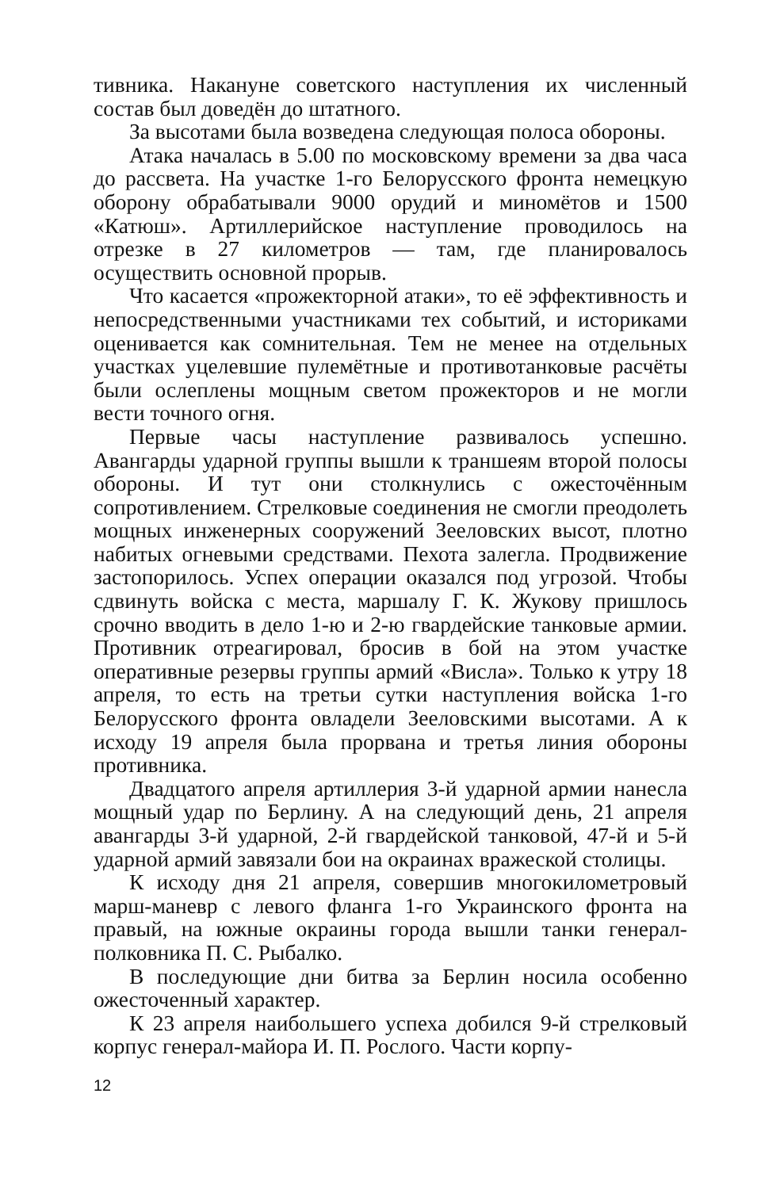тивника. Накануне советского наступления их численный состав был доведён до штатного.
За высотами была возведена следующая полоса обороны.
Атака началась в 5.00 по московскому времени за два часа до рассвета. На участке 1-го Белорусского фронта немецкую оборону обрабатывали 9000 орудий и миномётов и 1500 «Катюш». Артиллерийское наступление проводилось на отрезке в 27 километров — там, где планировалось осуществить основной прорыв.
Что касается «прожекторной атаки», то её эффективность и непосредственными участниками тех событий, и историками оценивается как сомнительная. Тем не менее на отдельных участках уцелевшие пулемётные и противотанковые расчёты были ослеплены мощным светом прожекторов и не могли вести точного огня.
Первые часы наступление развивалось успешно. Авангарды ударной группы вышли к траншеям второй полосы обороны. И тут они столкнулись с ожесточённым сопротивлением. Стрелковые соединения не смогли преодолеть мощных инженерных сооружений Зееловских высот, плотно набитых огневыми средствами. Пехота залегла. Продвижение застопорилось. Успех операции оказался под угрозой. Чтобы сдвинуть войска с места, маршалу Г. К. Жукову пришлось срочно вводить в дело 1-ю и 2-ю гвардейские танковые армии. Противник отреагировал, бросив в бой на этом участке оперативные резервы группы армий «Висла». Только к утру 18 апреля, то есть на третьи сутки наступления войска 1-го Белорусского фронта овладели Зееловскими высотами. А к исходу 19 апреля была прорвана и третья линия обороны противника.
Двадцатого апреля артиллерия 3-й ударной армии нанесла мощный удар по Берлину. А на следующий день, 21 апреля авангарды 3-й ударной, 2-й гвардейской танковой, 47-й и 5-й ударной армий завязали бои на окраинах вражеской столицы.
К исходу дня 21 апреля, совершив многокилометровый марш-маневр с левого фланга 1-го Украинского фронта на правый, на южные окраины города вышли танки генерал-полковника П. С. Рыбалко.
В последующие дни битва за Берлин носила особенно ожесточенный характер.
К 23 апреля наибольшего успеха добился 9-й стрелковый корпус генерал-майора И. П. Рослого. Части корпу-
12